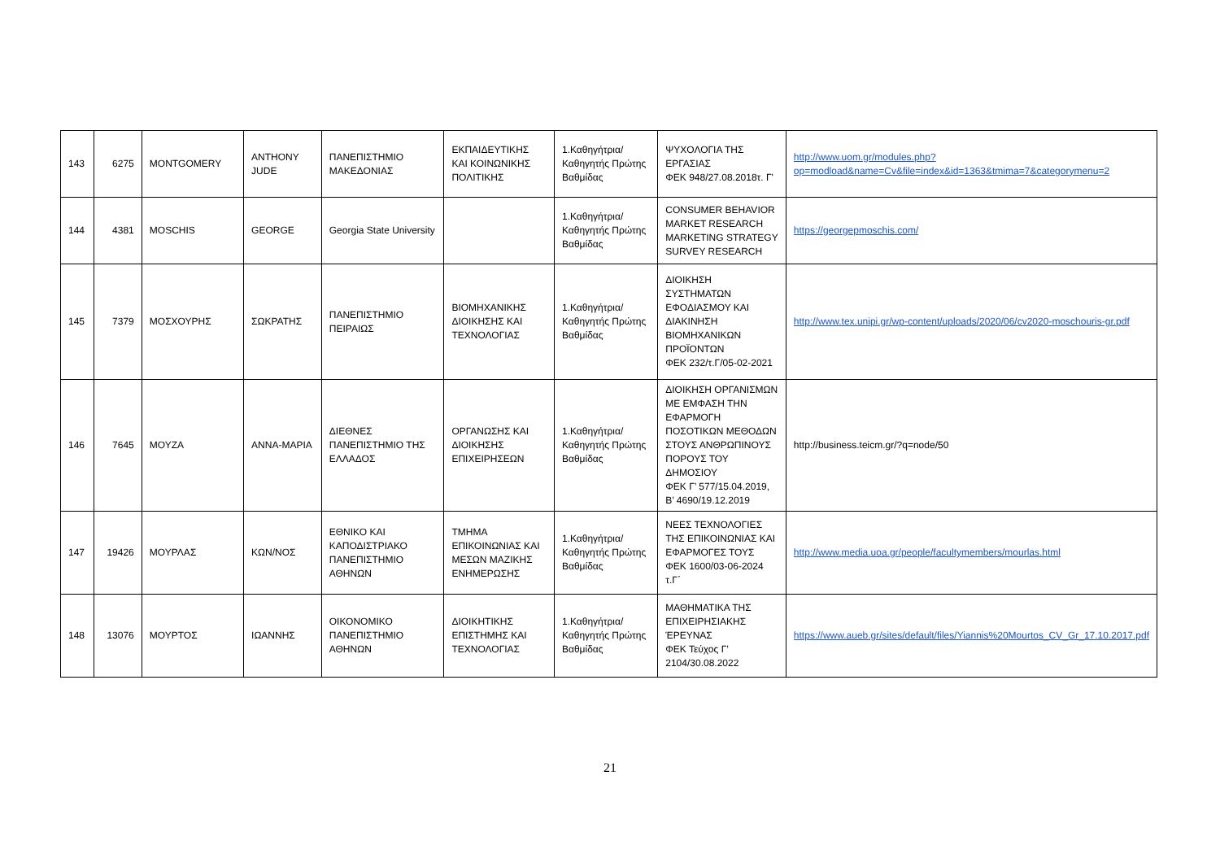| 143 | 6275 | MONTGOMERY | ANTHONY JUDE | ΠΑΝΕΠΙΣΤΗΜΙΟ ΜΑΚΕΔΟΝΙΑΣ | ΕΚΠΑΙΔΕΥΤΙΚΗΣ ΚΑΙ ΚΟΙΝΩΝΙΚΗΣ ΠΟΛΙΤΙΚΗΣ | 1.Καθηγήτρια/Καθηγητής Πρώτης Βαθμίδας | ΨΥΧΟΛΟΓΙΑ ΤΗΣ ΕΡΓΑΣΙΑΣ ΦΕΚ 948/27.08.2018τ. Γ' | http://www.uom.gr/modules.php?op=modload&name=Cv&file=index&id=1363&tmima=7&categorymenu=2 |
| 144 | 4381 | MOSCHIS | GEORGE | Georgia State University | | 1.Καθηγήτρια/Καθηγητής Πρώτης Βαθμίδας | CONSUMER BEHAVIOR MARKET RESEARCH MARKETING STRATEGY SURVEY RESEARCH | https://georgepmoschis.com/ |
| 145 | 7379 | ΜΟΣΧΟΥΡΗΣ | ΣΩΚΡΑΤΗΣ | ΠΑΝΕΠΙΣΤΗΜΙΟ ΠΕΙΡΑΙΩΣ | ΒΙΟΜΗΧΑΝΙΚΗΣ ΔΙΟΙΚΗΣΗΣ ΚΑΙ ΤΕΧΝΟΛΟΓΙΑΣ | 1.Καθηγήτρια/Καθηγητής Πρώτης Βαθμίδας | ΔΙΟΙΚΗΣΗ ΣΥΣΤΗΜΑΤΩΝ ΕΦΟΔΙΑΣΜΟΥ ΚΑΙ ΔΙΑΚΙΝΗΣΗ ΒΙΟΜΗΧΑΝΙΚΩΝ ΠΡΟΪΟΝΤΩΝ ΦΕΚ 232/τ.Γ/05-02-2021 | http://www.tex.unipi.gr/wp-content/uploads/2020/06/cv2020-moschouris-gr.pdf |
| 146 | 7645 | ΜΟΥΖΑ | ΑΝΝΑ-ΜΑΡΙΑ | ΔΙΕΘΝΕΣ ΠΑΝΕΠΙΣΤΗΜΙΟ ΤΗΣ ΕΛΛΑΔΟΣ | ΟΡΓΑΝΩΣΗΣ ΚΑΙ ΔΙΟΙΚΗΣΗΣ ΕΠΙΧΕΙΡΗΣΕΩΝ | 1.Καθηγήτρια/Καθηγητής Πρώτης Βαθμίδας | ΔΙΟΙΚΗΣΗ ΟΡΓΑΝΙΣΜΩΝ ΜΕ ΕΜΦΑΣΗ ΤΗΝ ΕΦΑΡΜΟΓΗ ΠΟΣΟΤΙΚΩΝ ΜΕΘΟΔΩΝ ΣΤΟΥΣ ΑΝΘΡΩΠΙΝΟΥΣ ΠΟΡΟΥΣ ΤΟΥ ΔΗΜΟΣΙΟΥ ΦΕΚ Γ’ 577/15.04.2019, Β’ 4690/19.12.2019 | http://business.teicm.gr/?q=node/50 |
| 147 | 19426 | ΜΟΥΡΛΑΣ | ΚΩΝ/ΝΟΣ | ΕΘΝΙΚΟ ΚΑΙ ΚΑΠΟΔΙΣΤΡΙΑΚΟ ΠΑΝΕΠΙΣΤΗΜΙΟ ΑΘΗΝΩΝ | ΤΜΗΜΑ ΕΠΙΚΟΙΝΩΝΙΑΣ ΚΑΙ ΜΕΣΩΝ ΜΑΖΙΚΗΣ ΕΝΗΜΕΡΩΣΗΣ | 1.Καθηγήτρια/Καθηγητής Πρώτης Βαθμίδας | ΝΕΕΣ ΤΕΧΝΟΛΟΓΙΕΣ ΤΗΣ ΕΠΙΚΟΙΝΩΝΙΑΣ ΚΑΙ ΕΦΑΡΜΟΓΕΣ ΤΟΥΣ ΦΕΚ 1600/03-06-2024 τ.Γ΄ | http://www.media.uoa.gr/people/facultymembers/mourlas.html |
| 148 | 13076 | ΜΟΥΡΤΟΣ | ΙΩΑΝΝΗΣ | ΟΙΚΟΝΟΜΙΚΟ ΠΑΝΕΠΙΣΤΗΜΙΟ ΑΘΗΝΩΝ | ΔΙΟΙΚΗΤΙΚΗΣ ΕΠΙΣΤΗΜΗΣ ΚΑΙ ΤΕΧΝΟΛΟΓΙΑΣ | 1.Καθηγήτρια/Καθηγητής Πρώτης Βαθμίδας | ΜΑΘΗΜΑΤΙΚΑ ΤΗΣ ΕΠΙΧΕΙΡΗΣΙΑΚΗΣ ΈΡΕΥΝΑΣ ΦΕΚ Τεύχος Γ’ 2104/30.08.2022 | https://www.aueb.gr/sites/default/files/Yiannis%20Mourtos_CV_Gr_17.10.2017.pdf |
21